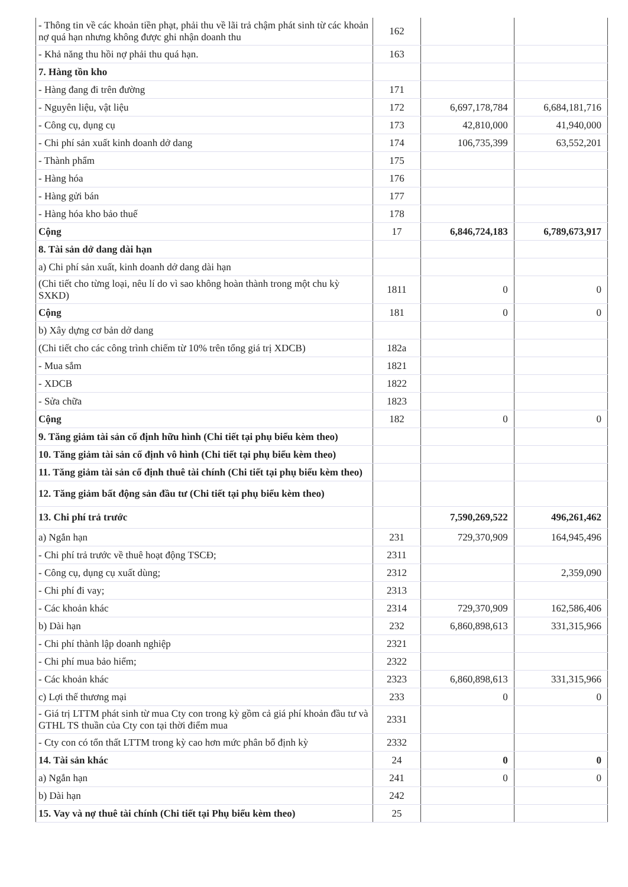| - Thông tin về các khoản tiền phạt, phải thu về lãi trả chậm phát sinh từ các khoản nợ quá hạn nhưng không được ghi nhận doanh thu | 162 | | |
| - Khả năng thu hồi nợ phải thu quá hạn. | 163 | | |
| 7. Hàng tồn kho | | | |
| - Hàng đang đi trên đường | 171 | | |
| - Nguyên liệu, vật liệu | 172 | 6,697,178,784 | 6,684,181,716 |
| - Công cụ, dụng cụ | 173 | 42,810,000 | 41,940,000 |
| - Chi phí sản xuất kinh doanh dở dang | 174 | 106,735,399 | 63,552,201 |
| - Thành phẩm | 175 | | |
| - Hàng hóa | 176 | | |
| - Hàng gửi bán | 177 | | |
| - Hàng hóa kho bảo thuế | 178 | | |
| Cộng | 17 | 6,846,724,183 | 6,789,673,917 |
| 8. Tài sản dở dang dài hạn | | | |
| a) Chi phí sản xuất, kinh doanh dở dang dài hạn | | | |
| (Chi tiết cho từng loại, nêu lí do vì sao không hoàn thành trong một chu kỳ SXKD) | 1811 | 0 | 0 |
| Cộng | 181 | 0 | 0 |
| b) Xây dựng cơ bản dở dang | | | |
| (Chi tiết cho các công trình chiếm từ 10% trên tổng giá trị XDCB) | 182a | | |
| - Mua sắm | 1821 | | |
| - XDCB | 1822 | | |
| - Sửa chữa | 1823 | | |
| Cộng | 182 | 0 | 0 |
| 9. Tăng giảm tài sản cố định hữu hình (Chi tiết tại phụ biểu kèm theo) | | | |
| 10. Tăng giảm tài sản cố định vô hình (Chi tiết tại phụ biểu kèm theo) | | | |
| 11. Tăng giảm tài sản cố định thuê tài chính (Chi tiết tại phụ biểu kèm theo) | | | |
| 12. Tăng giảm bất động sản đầu tư (Chi tiết tại phụ biểu kèm theo) | | | |
| 13. Chi phí trả trước | | 7,590,269,522 | 496,261,462 |
| a) Ngắn hạn | 231 | 729,370,909 | 164,945,496 |
| - Chi phí trả trước về thuê hoạt động TSCĐ; | 2311 | | |
| - Công cụ, dụng cụ xuất dùng; | 2312 | | 2,359,090 |
| - Chi phí đi vay; | 2313 | | |
| - Các khoản khác | 2314 | 729,370,909 | 162,586,406 |
| b) Dài hạn | 232 | 6,860,898,613 | 331,315,966 |
| - Chi phí thành lập doanh nghiệp | 2321 | | |
| - Chi phí mua bảo hiểm; | 2322 | | |
| - Các khoản khác | 2323 | 6,860,898,613 | 331,315,966 |
| c) Lợi thế thương mại | 233 | 0 | 0 |
| - Giá trị LTTM phát sinh từ mua Cty con trong kỳ gồm cả giá phí khoản đầu tư và GTHL TS thuần của Cty con tại thời điểm mua | 2331 | | |
| - Cty con có tổn thất LTTM trong kỳ cao hơn mức phân bổ định kỳ | 2332 | | |
| 14. Tài sản khác | 24 | 0 | 0 |
| a) Ngắn hạn | 241 | 0 | 0 |
| b) Dài hạn | 242 | | |
| 15. Vay và nợ thuê tài chính (Chi tiết tại Phụ biểu kèm theo) | 25 | | |